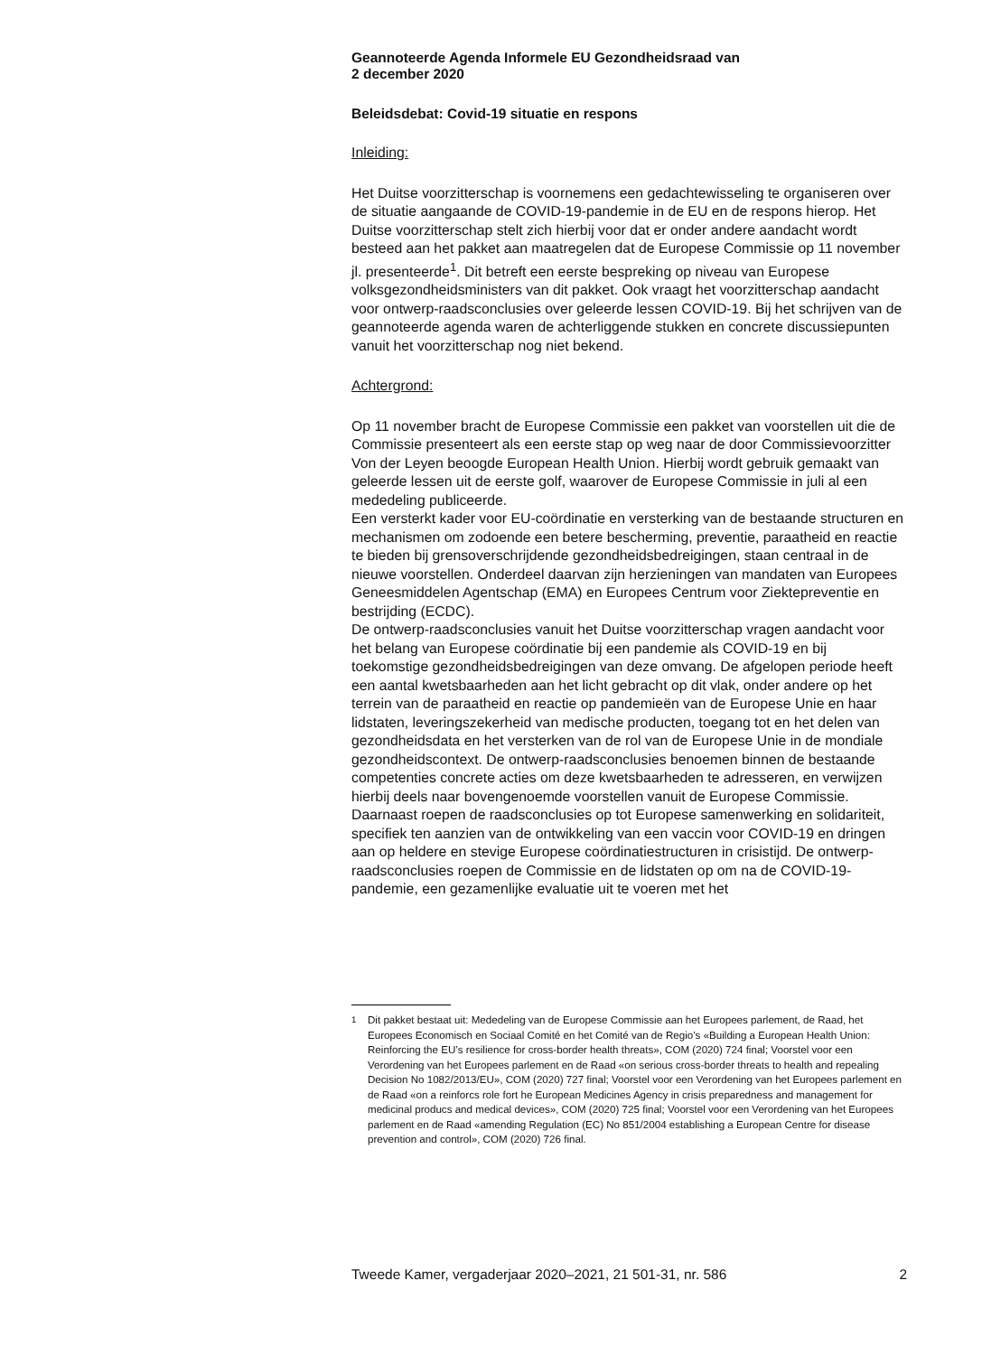Geannoteerde Agenda Informele EU Gezondheidsraad van
2 december 2020
Beleidsdebat: Covid-19 situatie en respons
Inleiding:
Het Duitse voorzitterschap is voornemens een gedachtewisseling te organiseren over de situatie aangaande de COVID-19-pandemie in de EU en de respons hierop. Het Duitse voorzitterschap stelt zich hierbij voor dat er onder andere aandacht wordt besteed aan het pakket aan maatregelen dat de Europese Commissie op 11 november jl. presenteerde<sup>1</sup>. Dit betreft een eerste bespreking op niveau van Europese volksgezondheidsministers van dit pakket. Ook vraagt het voorzitterschap aandacht voor ontwerp-raadsconclusies over geleerde lessen COVID-19. Bij het schrijven van de geannoteerde agenda waren de achterliggende stukken en concrete discussiepunten vanuit het voorzitterschap nog niet bekend.
Achtergrond:
Op 11 november bracht de Europese Commissie een pakket van voorstellen uit die de Commissie presenteert als een eerste stap op weg naar de door Commissievoorzitter Von der Leyen beoogde European Health Union. Hierbij wordt gebruik gemaakt van geleerde lessen uit de eerste golf, waarover de Europese Commissie in juli al een mededeling publiceerde.
Een versterkt kader voor EU-coördinatie en versterking van de bestaande structuren en mechanismen om zodoende een betere bescherming, preventie, paraatheid en reactie te bieden bij grensoverschrijdende gezondheidsbedreigingen, staan centraal in de nieuwe voorstellen. Onderdeel daarvan zijn herzieningen van mandaten van Europees Geneesmiddelen Agentschap (EMA) en Europees Centrum voor Ziektepreventie en bestrijding (ECDC).
De ontwerp-raadsconclusies vanuit het Duitse voorzitterschap vragen aandacht voor het belang van Europese coördinatie bij een pandemie als COVID-19 en bij toekomstige gezondheidsbedreigingen van deze omvang. De afgelopen periode heeft een aantal kwetsbaarheden aan het licht gebracht op dit vlak, onder andere op het terrein van de paraatheid en reactie op pandemieën van de Europese Unie en haar lidstaten, leveringszekerheid van medische producten, toegang tot en het delen van gezondheidsdata en het versterken van de rol van de Europese Unie in de mondiale gezondheidscontext. De ontwerp-raadsconclusies benoemen binnen de bestaande competenties concrete acties om deze kwetsbaarheden te adresseren, en verwijzen hierbij deels naar bovengenoemde voorstellen vanuit de Europese Commissie. Daarnaast roepen de raadsconclusies op tot Europese samenwerking en solidariteit, specifiek ten aanzien van de ontwikkeling van een vaccin voor COVID-19 en dringen aan op heldere en stevige Europese coördinatiestructuren in crisistijd. De ontwerp-raadsconclusies roepen de Commissie en de lidstaten op om na de COVID-19-pandemie, een gezamenlijke evaluatie uit te voeren met het
<sup>1</sup> Dit pakket bestaat uit: Mededeling van de Europese Commissie aan het Europees parlement, de Raad, het Europees Economisch en Sociaal Comité en het Comité van de Regio’s «Building a European Health Union: Reinforcing the EU’s resilience for cross-border health threats», COM (2020) 724 final; Voorstel voor een Verordening van het Europees parlement en de Raad «on serious cross-border threats to health and repealing Decision No 1082/2013/EU», COM (2020) 727 final; Voorstel voor een Verordening van het Europees parlement en de Raad «on a reinforcs role fort he European Medicines Agency in crisis preparedness and management for medicinal producs and medical devices», COM (2020) 725 final; Voorstel voor een Verordening van het Europees parlement en de Raad «amending Regulation (EC) No 851/2004 establishing a European Centre for disease prevention and control», COM (2020) 726 final.
Tweede Kamer, vergaderjaar 2020–2021, 21 501-31, nr. 586 2